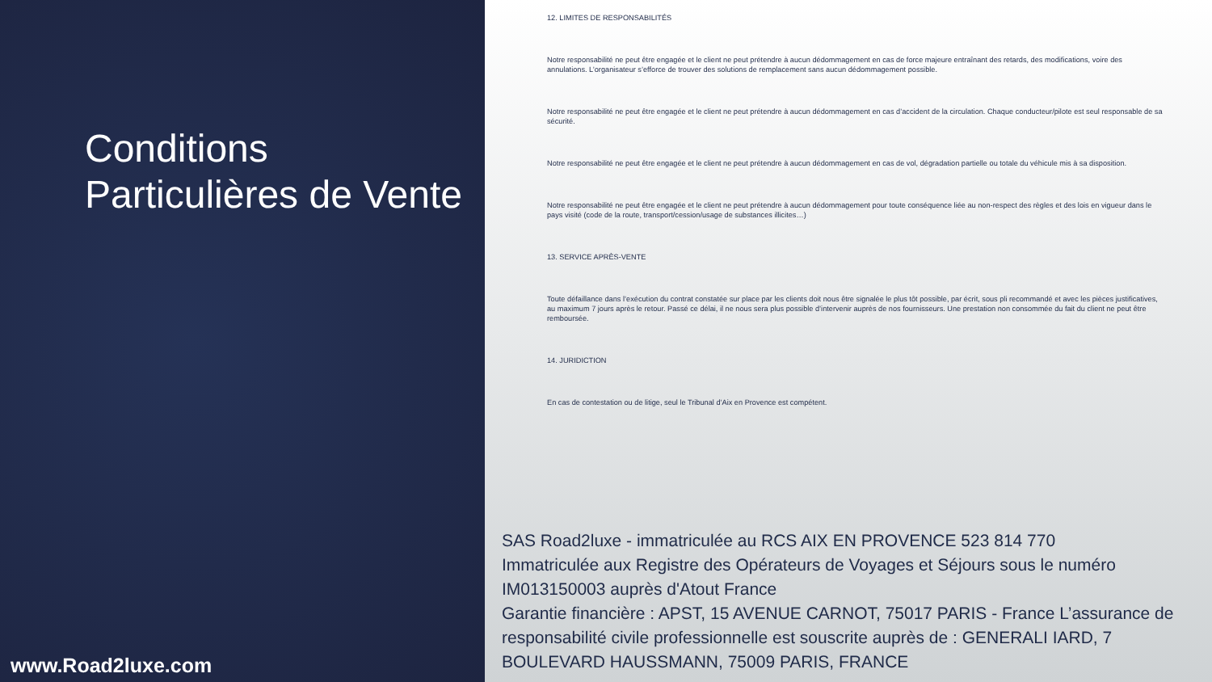Conditions Particulières de Vente
www.Road2luxe.com
12. LIMITES DE RESPONSABILITÉS
Notre responsabilité ne peut être engagée et le client ne peut prétendre à aucun dédommagement en cas de force majeure entraînant des retards, des modifications, voire des annulations. L’organisateur s’efforce de trouver des solutions de remplacement sans aucun dédommagement possible.
Notre responsabilité ne peut être engagée et le client ne peut prétendre à aucun dédommagement en cas d’accident de la circulation. Chaque conducteur/pilote est seul responsable de sa sécurité.
Notre responsabilité ne peut être engagée et le client ne peut prétendre à aucun dédommagement en cas de vol, dégradation partielle ou totale du véhicule mis à sa disposition.
Notre responsabilité ne peut être engagée et le client ne peut prétendre à aucun dédommagement pour toute conséquence liée au non-respect des règles et des lois en vigueur dans le pays visité (code de la route, transport/cession/usage de substances illicites…)
13. SERVICE APRÈS-VENTE
Toute défaillance dans l’exécution du contrat constatée sur place par les clients doit nous être signalée le plus tôt possible, par écrit, sous pli recommandé et avec les pièces justificatives, au maximum 7 jours après le retour. Passé ce délai, il ne nous sera plus possible d’intervenir auprès de nos fournisseurs. Une prestation non consommée du fait du client ne peut être remboursée.
14. JURIDICTION
En cas de contestation ou de litige, seul le Tribunal d’Aix en Provence est compétent.
SAS Road2luxe - immatriculée au RCS AIX EN PROVENCE 523 814 770
Immatriculée aux Registre des Opérateurs de Voyages et Séjours sous le numéro IM013150003 auprès d'Atout France
Garantie financière : APST, 15 AVENUE CARNOT, 75017 PARIS - France L’assurance de responsabilité civile professionnelle est souscrite auprès de : GENERALI IARD, 7 BOULEVARD HAUSSMANN, 75009 PARIS, FRANCE